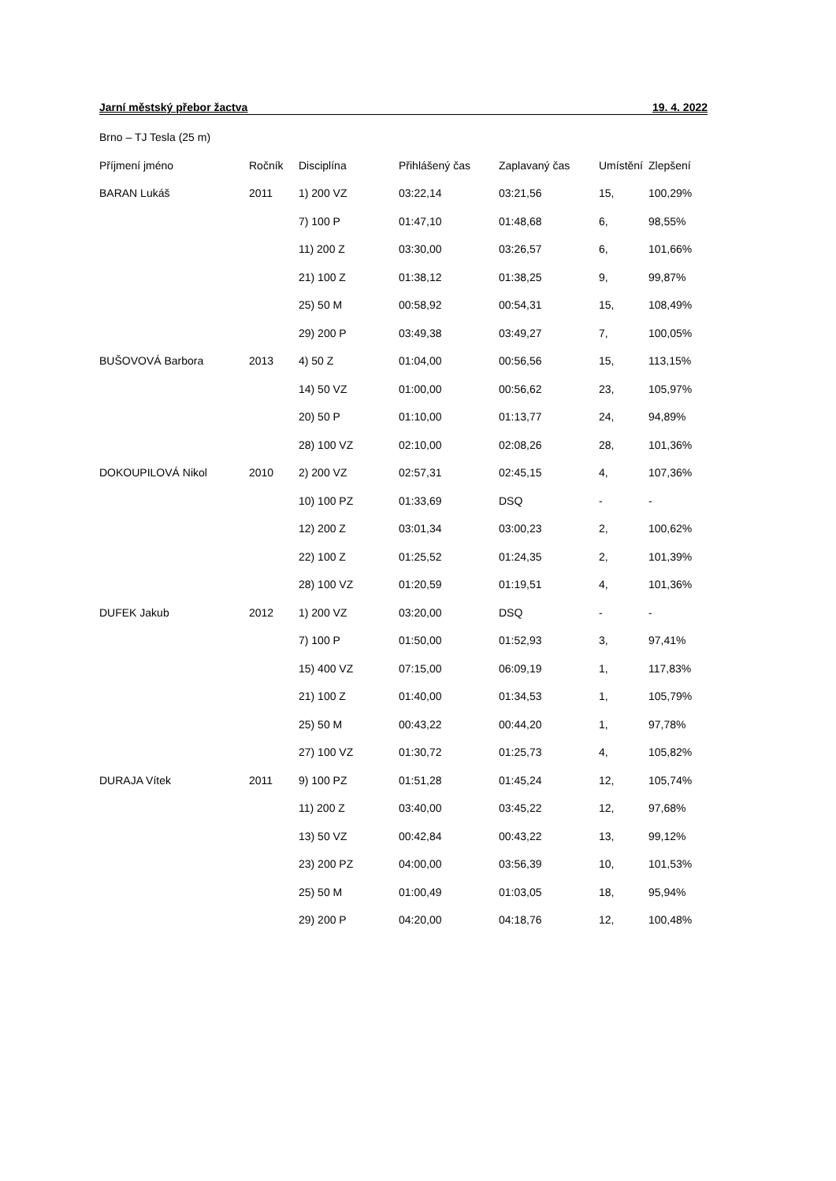Jarní městský přebor žactva 19. 4. 2022
Brno – TJ Tesla (25 m)
| Příjmení jméno | Ročník | Disciplína | Přihlášený čas | Zaplavaný čas | Umístění | Zlepšení |
| --- | --- | --- | --- | --- | --- | --- |
| BARAN Lukáš | 2011 | 1) 200 VZ | 03:22,14 | 03:21,56 | 15, | 100,29% |
| | | 7) 100 P | 01:47,10 | 01:48,68 | 6, | 98,55% |
| | | 11) 200 Z | 03:30,00 | 03:26,57 | 6, | 101,66% |
| | | 21) 100 Z | 01:38,12 | 01:38,25 | 9, | 99,87% |
| | | 25) 50 M | 00:58,92 | 00:54,31 | 15, | 108,49% |
| | | 29) 200 P | 03:49,38 | 03:49,27 | 7, | 100,05% |
| BUŠOVOVÁ Barbora | 2013 | 4) 50 Z | 01:04,00 | 00:56,56 | 15, | 113,15% |
| | | 14) 50 VZ | 01:00,00 | 00:56,62 | 23, | 105,97% |
| | | 20) 50 P | 01:10,00 | 01:13,77 | 24, | 94,89% |
| | | 28) 100 VZ | 02:10,00 | 02:08,26 | 28, | 101,36% |
| DOKOUPILOVÁ Nikol | 2010 | 2) 200 VZ | 02:57,31 | 02:45,15 | 4, | 107,36% |
| | | 10) 100 PZ | 01:33,69 | DSQ | - | - |
| | | 12) 200 Z | 03:01,34 | 03:00,23 | 2, | 100,62% |
| | | 22) 100 Z | 01:25,52 | 01:24,35 | 2, | 101,39% |
| | | 28) 100 VZ | 01:20,59 | 01:19,51 | 4, | 101,36% |
| DUFEK Jakub | 2012 | 1) 200 VZ | 03:20,00 | DSQ | - | - |
| | | 7) 100 P | 01:50,00 | 01:52,93 | 3, | 97,41% |
| | | 15) 400 VZ | 07:15,00 | 06:09,19 | 1, | 117,83% |
| | | 21) 100 Z | 01:40,00 | 01:34,53 | 1, | 105,79% |
| | | 25) 50 M | 00:43,22 | 00:44,20 | 1, | 97,78% |
| | | 27) 100 VZ | 01:30,72 | 01:25,73 | 4, | 105,82% |
| DURAJA Vítek | 2011 | 9) 100 PZ | 01:51,28 | 01:45,24 | 12, | 105,74% |
| | | 11) 200 Z | 03:40,00 | 03:45,22 | 12, | 97,68% |
| | | 13) 50 VZ | 00:42,84 | 00:43,22 | 13, | 99,12% |
| | | 23) 200 PZ | 04:00,00 | 03:56,39 | 10, | 101,53% |
| | | 25) 50 M | 01:00,49 | 01:03,05 | 18, | 95,94% |
| | | 29) 200 P | 04:20,00 | 04:18,76 | 12, | 100,48% |